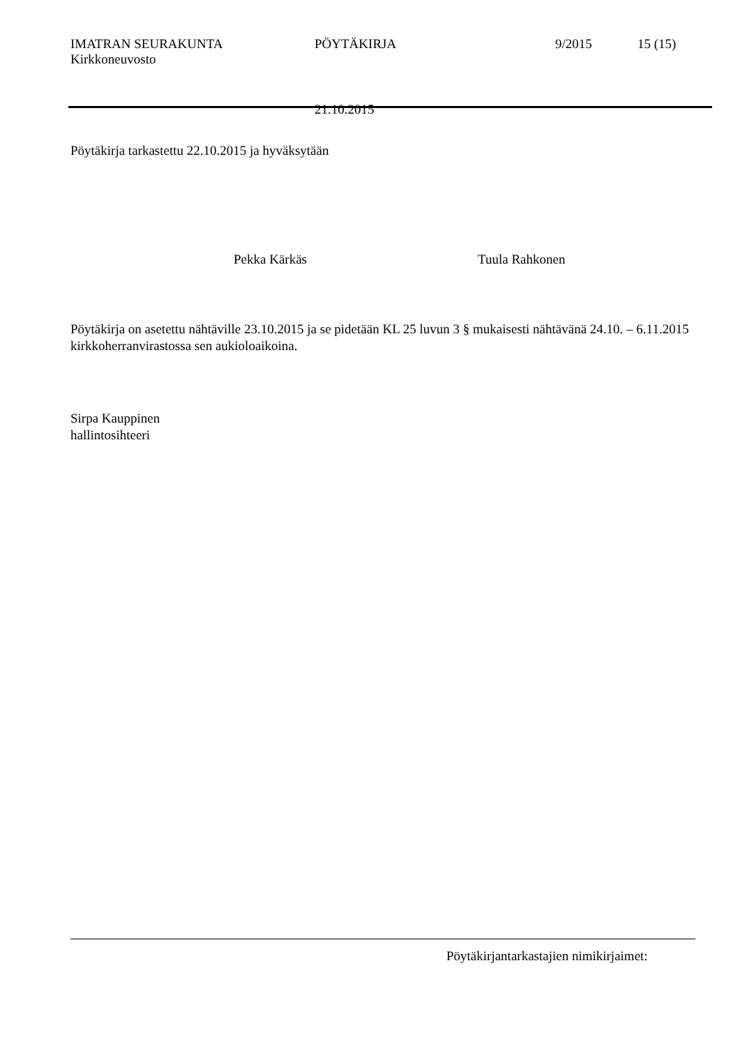IMATRAN SEURAKUNTA PÖYTÄKIRJA 9/2015 15 (15)
Kirkkoneuvosto
21.10.2015
Pöytäkirja tarkastettu 22.10.2015 ja hyväksytään
Pekka Kärkäs Tuula Rahkonen
Pöytäkirja on asetettu nähtäville 23.10.2015 ja se pidetään KL 25 luvun 3 § mukaisesti nähtävänä 24.10. – 6.11.2015 kirkkoherranvirastossa sen aukioloaikoina.
Sirpa Kauppinen
hallintosihteeri
Pöytäkirjantarkastajien nimikirjaimet: